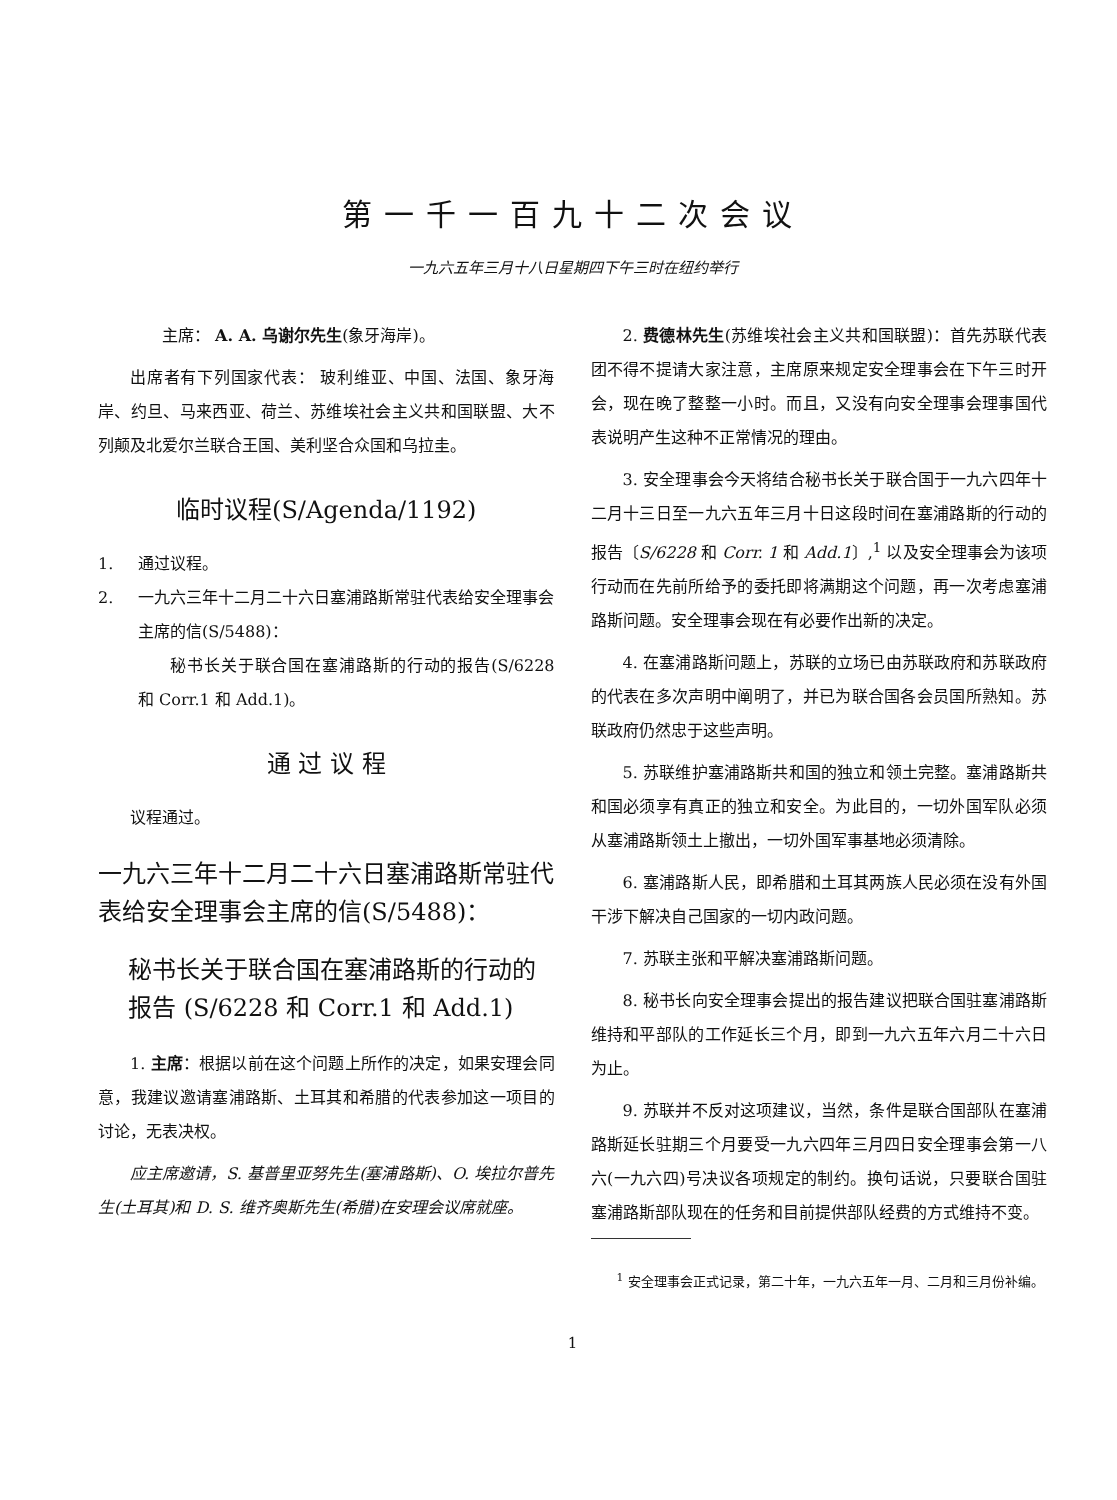第一千一百九十二次会议
一九六五年三月十八日星期四下午三时在纽约举行
主席： A. A. 乌谢尔先生(象牙海岸)。
出席者有下列国家代表： 玻利维亚、中国、法国、象牙海岸、约旦、马来西亚、荷兰、苏维埃社会主义共和国联盟、大不列颠及北爱尔兰联合王国、美利坚合众国和乌拉圭。
临时议程(S/Agenda/1192)
1. 通过议程。
2. 一九六三年十二月二十六日塞浦路斯常驻代表给安全理事会主席的信(S/5488)：
秘书长关于联合国在塞浦路斯的行动的报告(S/6228 和 Corr.1 和 Add.1)。
通 过 议 程
议程通过。
一九六三年十二月二十六日塞浦路斯常驻代表给安全理事会主席的信(S/5488)：
秘书长关于联合国在塞浦路斯的行动的报告 (S/6228 和 Corr.1 和 Add.1)
1. 主席：根据以前在这个问题上所作的决定，如果安理会同意，我建议邀请塞浦路斯、土耳其和希腊的代表参加这一项目的讨论，无表决权。
应主席邀请，S. 基普里亚努先生(塞浦路斯)、O. 埃拉尔普先生(土耳其)和 D. S. 维齐奥斯先生(希腊)在安理会议席就座。
2. 费德林先生(苏维埃社会主义共和国联盟)：首先苏联代表团不得不提请大家注意，主席原来规定安全理事会在下午三时开会，现在晚了整整一小时。而且，又没有向安全理事会理事国代表说明产生这种不正常情况的理由。
3. 安全理事会今天将结合秘书长关于联合国于一九六四年十二月十三日至一九六五年三月十日这段时间在塞浦路斯的行动的报告〔S/6228 和 Corr. 1 和 Add.1〕,<sup>1</sup> 以及安全理事会为该项行动而在先前所给予的委托即将满期这个问题，再一次考虑塞浦路斯问题。安全理事会现在有必要作出新的决定。
4. 在塞浦路斯问题上，苏联的立场已由苏联政府和苏联政府的代表在多次声明中阐明了，并已为联合国各会员国所熟知。苏联政府仍然忠于这些声明。
5. 苏联维护塞浦路斯共和国的独立和领土完整。塞浦路斯共和国必须享有真正的独立和安全。为此目的，一切外国军队必须从塞浦路斯领土上撤出，一切外国军事基地必须清除。
6. 塞浦路斯人民，即希腊和土耳其两族人民必须在没有外国干涉下解决自己国家的一切内政问题。
7. 苏联主张和平解决塞浦路斯问题。
8. 秘书长向安全理事会提出的报告建议把联合国驻塞浦路斯维持和平部队的工作延长三个月，即到一九六五年六月二十六日为止。
9. 苏联并不反对这项建议，当然，条件是联合国部队在塞浦路斯延长驻期三个月要受一九六四年三月四日安全理事会第一八六(一九六四)号决议各项规定的制约。换句话说，只要联合国驻塞浦路斯部队现在的任务和目前提供部队经费的方式维持不变。
<sup>1</sup> 安全理事会正式记录，第二十年，一九六五年一月、二月和三月份补编。
1